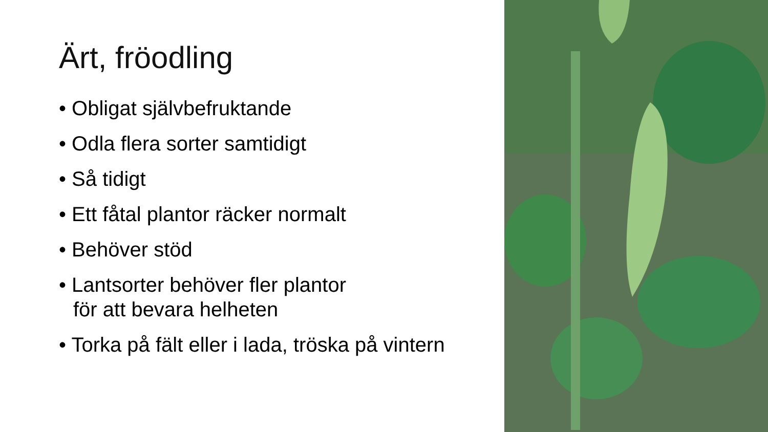Ärt, fröodling
• Obligat självbefruktande
• Odla flera sorter samtidigt
• Så tidigt
• Ett fåtal plantor räcker normalt
• Behöver stöd
• Lantsorter behöver fler plantor
för att bevara helheten
• Torka på fält eller i lada, tröska på vintern